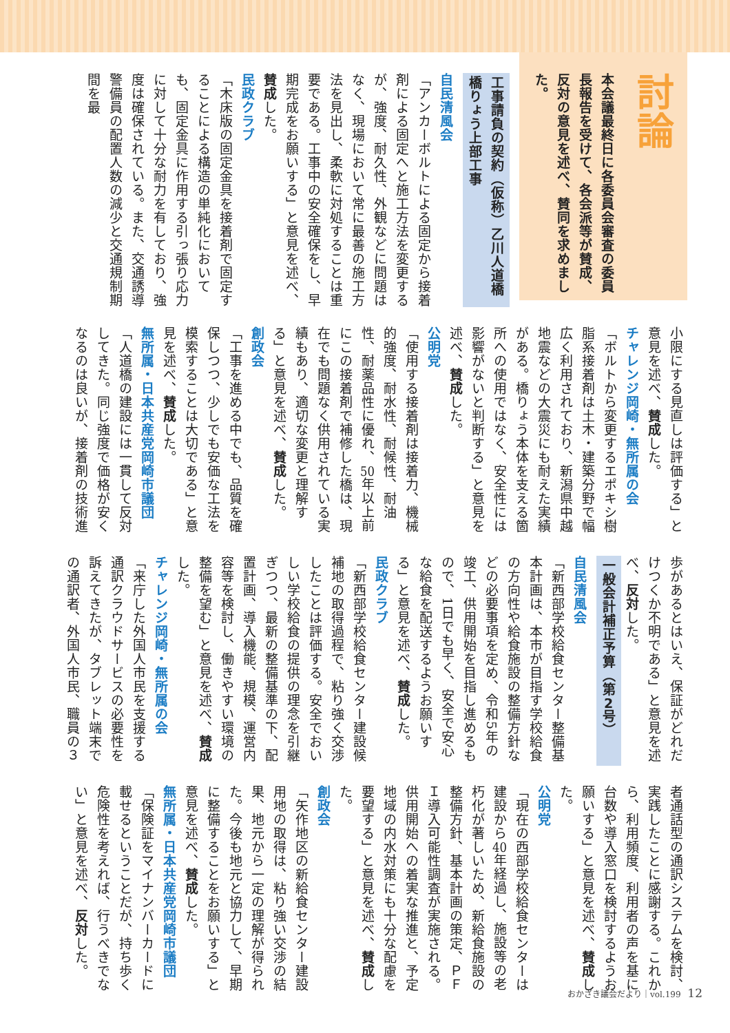討論
本会議最終日に各委員会審査の委員長報告を受けて、各会派等が賛成、反対の意見を述べ、賛同を求めました。
工事請負の契約（仮称）乙川人道橋橋りょう上部工事
自民清風会
「アンカーボルトによる固定から接着剤による固定へと施工方法を変更するが、強度、耐久性、外観などに問題はなく、現場において常に最善の施工方法を見出し、柔軟に対処することは重要である。工事中の安全確保をし、早期完成をお願いする」と意見を述べ、賛成した。
民政クラブ
「木床版の固定金具を接着剤で固定することによる構造の単純化においても、固定金具に作用する引っ張り応力に対して十分な耐力を有しており、強度は確保されている。また、交通誘導警備員の配置人数の減少と交通規制期間を最
小限にする見直しは評価する」と意見を述べ、賛成した。
チャレンジ岡崎・無所属の会
「ボルトから変更するエポキシ樹脂系接着剤は土木・建築分野で幅広く利用されており、新潟県中越地震などの大震災にも耐えた実績がある。橋りょう本体を支える箇所への使用ではなく、安全性には影響がないと判断する」と意見を述べ、賛成した。
公明党
「使用する接着剤は接着力、機械的強度、耐水性、耐候性、耐油性、耐薬品性に優れ、50年以上前にこの接着剤で補修した橋は、現在でも問題なく供用されている実績もあり、適切な変更と理解する」と意見を述べ、賛成した。
創政会
「工事を進める中でも、品質を確保しつつ、少しでも安価な工法を模索することは大切である」と意見を述べ、賛成した。
無所属・日本共産党岡崎市議団
「人道橋の建設には一貫して反対してきた。同じ強度で価格が安くなるのは良いが、接着剤の技術進
歩があるとはいえ、保証がどれだけつくか不明である」と意見を述べ、反対した。
一般会計補正予算（第2号）
自民清風会
「新西部学校給食センター整備基本計画は、本市が目指す学校給食の方向性や給食施設の整備方針などの必要事項を定め、令和5年の竣工、供用開始を目指し進めるもので、1日でも早く、安全で安心な給食を配送するようお願いする」と意見を述べ、賛成した。
民政クラブ
「新西部学校給食センター建設候補地の取得過程で、粘り強く交渉したことは評価する。安全でおいしい学校給食の提供の理念を引継ぎつつ、最新の整備基準の下、配置計画、導入機能、規模、運営内容等を検討し、働きやすい環境の整備を望む」と意見を述べ、賛成した。
チャレンジ岡崎・無所属の会
「来庁した外国人市民を支援する通訳クラウドサービスの必要性を訴えてきたが、タブレット端末での通訳者、外国人市民、職員の３
者通話型の通訳システムを検討、実践したことに感謝する。これから、利用頻度、利用者の声を基に台数や導入窓口を検討するようお願いする」と意見を述べ、賛成した。
公明党
「現在の西部学校給食センターは建設から40年経過し、施設等の老朽化が著しいため、新給食施設の整備方針、基本計画の策定、ＰＦＩ導入可能性調査が実施される。供用開始への着実な推進と、予定地域の内水対策にも十分な配慮を要望する」と意見を述べ、賛成した。
創政会
「矢作地区の新給食センター建設用地の取得は、粘り強い交渉の結果、地元から一定の理解が得られた。今後も地元と協力して、早期に整備することをお願いする」と意見を述べ、賛成した。
無所属・日本共産党岡崎市議団
「保険証をマイナンバーカードに載せるということだが、持ち歩く危険性を考えれば、行うべきでない」と意見を述べ、反対した。
おかざき議会だより｜vol.199 12